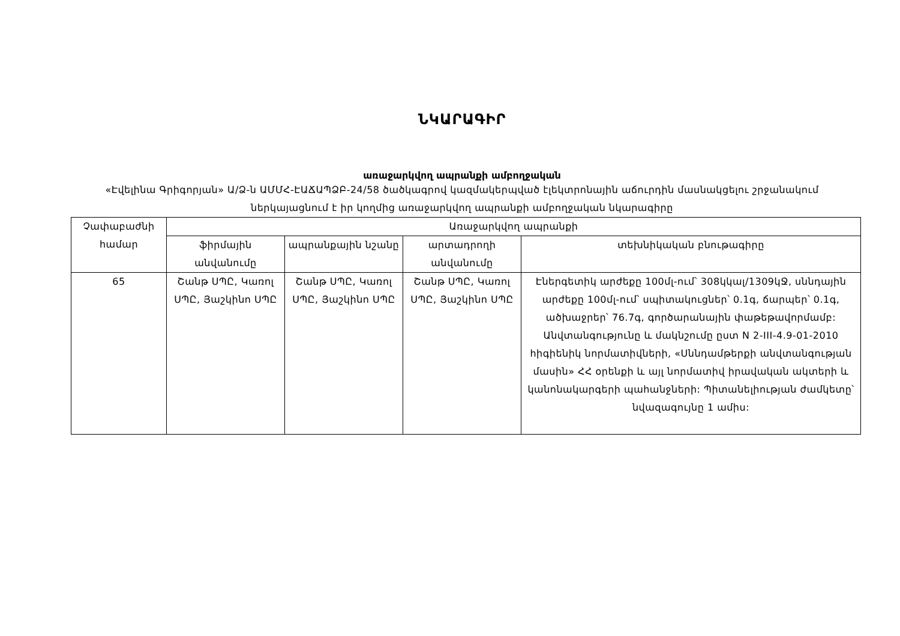ՆԿԱՐԱԳԻՐ
առաջարկվող ապրանքի ամբողջական
«Էվելինա Գրիգորյան» Ա/Ձ-ն ԱՄՄՀ-ԷԱՃԱՊՁԲ-24/58 ծածկագրով կազմակերպված էլեկտրոնային աճուրդին մասնակցելու շրջանակում ներկայացնում է իր կողմից առաջարկվող ապրանքի ամբողջական նկարագիրը
| Չափաբաժնի համար | Առաջարկվող ապրանքի | | | |
| --- | --- | --- | --- | --- |
| | ֆիրմային անվանումը | ապրանքային նշանը | արտադրողի անվանումը | տեխնիկական բնութագիրը |
| 65 | Շանթ ՍՊԸ, Կառոլ ՍՊԸ, Յաշկինո ՍՊԸ | Շանթ ՍՊԸ, Կառոլ ՍՊԸ, Յաշկինո ՍՊԸ | Շանթ ՍՊԸ, Կառոլ ՍՊԸ, Յաշկինո ՍՊԸ | Էներգետիկ արժեքը 100մլ-ում՝ 308կկալ/1309կՋ, սննդային արժեքը 100մլ-ում՝ սպիտակուցներ՝ 0.1գ, ճարպեր՝ 0.1գ, ածխաջրեր՝ 76.7գ, գործարանային փաթեթավորմամբ: Անվտանգությունը և մակնշումը ըստ N 2-III-4.9-01-2010 հիգիենիկ նորմատիվների, «Սննդամթերքի անվտանգության մասին» ՀՀ օրենքի և այլ նորմատիվ իրավական ակտերի և կանոնակարգերի պահանջների: Պիտանելիության ժամկետը՝ նվազագույնը 1 ամիս: |